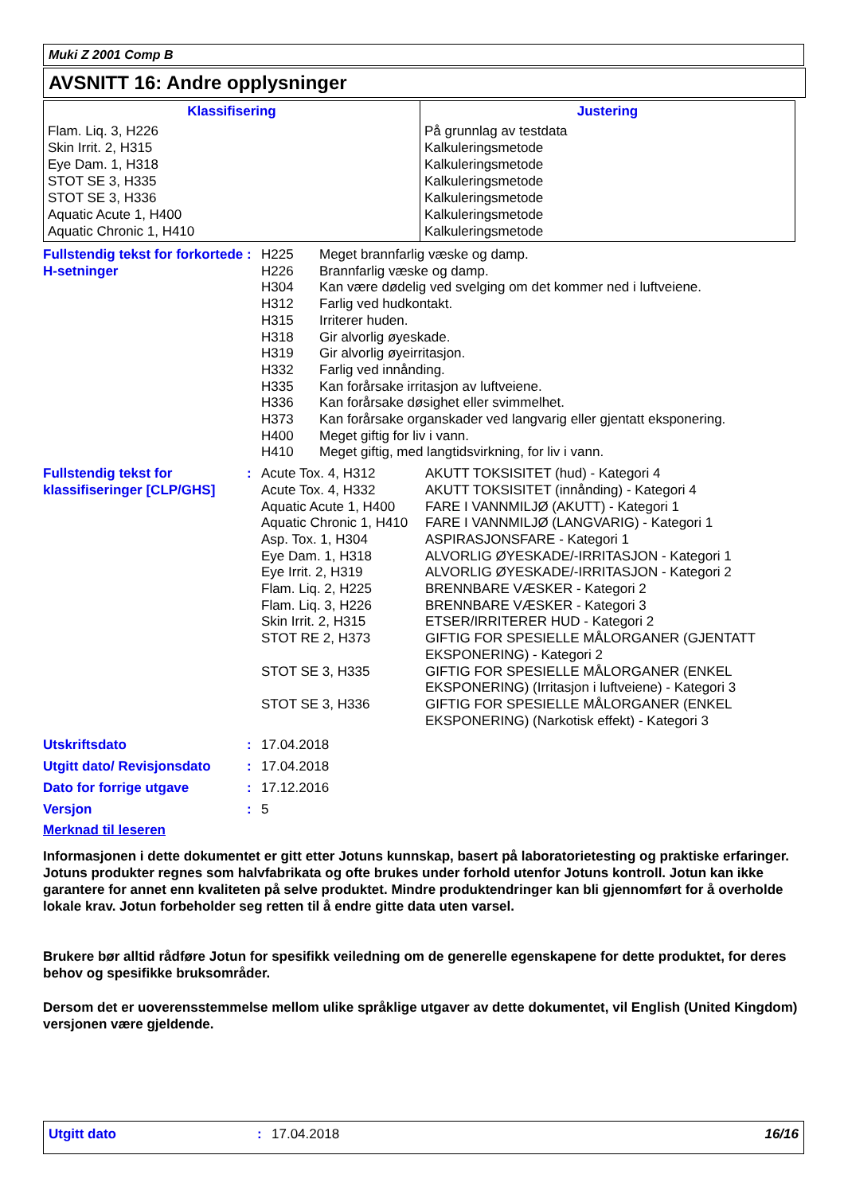Muki Z 2001 Comp B
AVSNITT 16: Andre opplysninger
| Klassifisering | Justering |
| --- | --- |
| Flam. Liq. 3, H226 Skin Irrit. 2, H315 Eye Dam. 1, H318 STOT SE 3, H335 STOT SE 3, H336 Aquatic Acute 1, H400 Aquatic Chronic 1, H410 | På grunnlag av testdata Kalkuleringsmetode Kalkuleringsmetode Kalkuleringsmetode Kalkuleringsmetode Kalkuleringsmetode Kalkuleringsmetode |
Fullstendig tekst for forkortede H-setninger
:
| H225 | Meget brannfarlig væske og damp. |
| H226 | Brannfarlig væske og damp. |
| H304 | Kan være dødelig ved svelging om det kommer ned i luftveiene. |
| H312 | Farlig ved hudkontakt. |
| H315 | Irriterer huden. |
| H318 | Gir alvorlig øyeskade. |
| H319 | Gir alvorlig øyeirritasjon. |
| H332 | Farlig ved innånding. |
| H335 | Kan forårsake irritasjon av luftveiene. |
| H336 | Kan forårsake døsighet eller svimmelhet. |
| H373 | Kan forårsake organskader ved langvarig eller gjentatt eksponering. |
| H400 | Meget giftig for liv i vann. |
| H410 | Meget giftig, med langtidsvirkning, for liv i vann. |
Fullstendig tekst for klassifiseringer [CLP/GHS]
:
| Acute Tox. 4, H312 | AKUTT TOKSISITET (hud) - Kategori 4 |
| Acute Tox. 4, H332 | AKUTT TOKSISITET (innånding) - Kategori 4 |
| Aquatic Acute 1, H400 | FARE I VANNMILJØ (AKUTT) - Kategori 1 |
| Aquatic Chronic 1, H410 | FARE I VANNMILJØ (LANGVARIG) - Kategori 1 |
| Asp. Tox. 1, H304 | ASPIRASJONSFARE - Kategori 1 |
| Eye Dam. 1, H318 | ALVORLIG ØYESKADE/-IRRITASJON - Kategori 1 |
| Eye Irrit. 2, H319 | ALVORLIG ØYESKADE/-IRRITASJON - Kategori 2 |
| Flam. Liq. 2, H225 | BRENNBARE VÆSKER - Kategori 2 |
| Flam. Liq. 3, H226 | BRENNBARE VÆSKER - Kategori 3 |
| Skin Irrit. 2, H315 | ETSER/IRRITERER HUD - Kategori 2 |
| STOT RE 2, H373 | GIFTIG FOR SPESIELLE MÅLORGANER (GJENTATT EKSPONERING) - Kategori 2 |
| STOT SE 3, H335 | GIFTIG FOR SPESIELLE MÅLORGANER (ENKEL EKSPONERING) (Irritasjon i luftveiene) - Kategori 3 |
| STOT SE 3, H336 | GIFTIG FOR SPESIELLE MÅLORGANER (ENKEL EKSPONERING) (Narkotisk effekt) - Kategori 3 |
Utskriftsdato : 17.04.2018
Utgitt dato/ Revisjonsdato
: 17.04.2018
Dato for forrige utgave : 17.12.2016
Versjon : 5
Merknad til leseren
Informasjonen i dette dokumentet er gitt etter Jotuns kunnskap, basert på laboratorietesting og praktiske erfaringer. Jotuns produkter regnes som halvfabrikata og ofte brukes under forhold utenfor Jotuns kontroll. Jotun kan ikke garantere for annet enn kvaliteten på selve produktet. Mindre produktendringer kan bli gjennomført for å overholde lokale krav. Jotun forbeholder seg retten til å endre gitte data uten varsel.
Brukere bør alltid rådføre Jotun for spesifikk veiledning om de generelle egenskapene for dette produktet, for deres behov og spesifikke bruksområder.
Dersom det er uoverensstemmelse mellom ulike språklige utgaver av dette dokumentet, vil English (United Kingdom) versjonen være gjeldende.
Utgitt dato : 17.04.2018 16/16